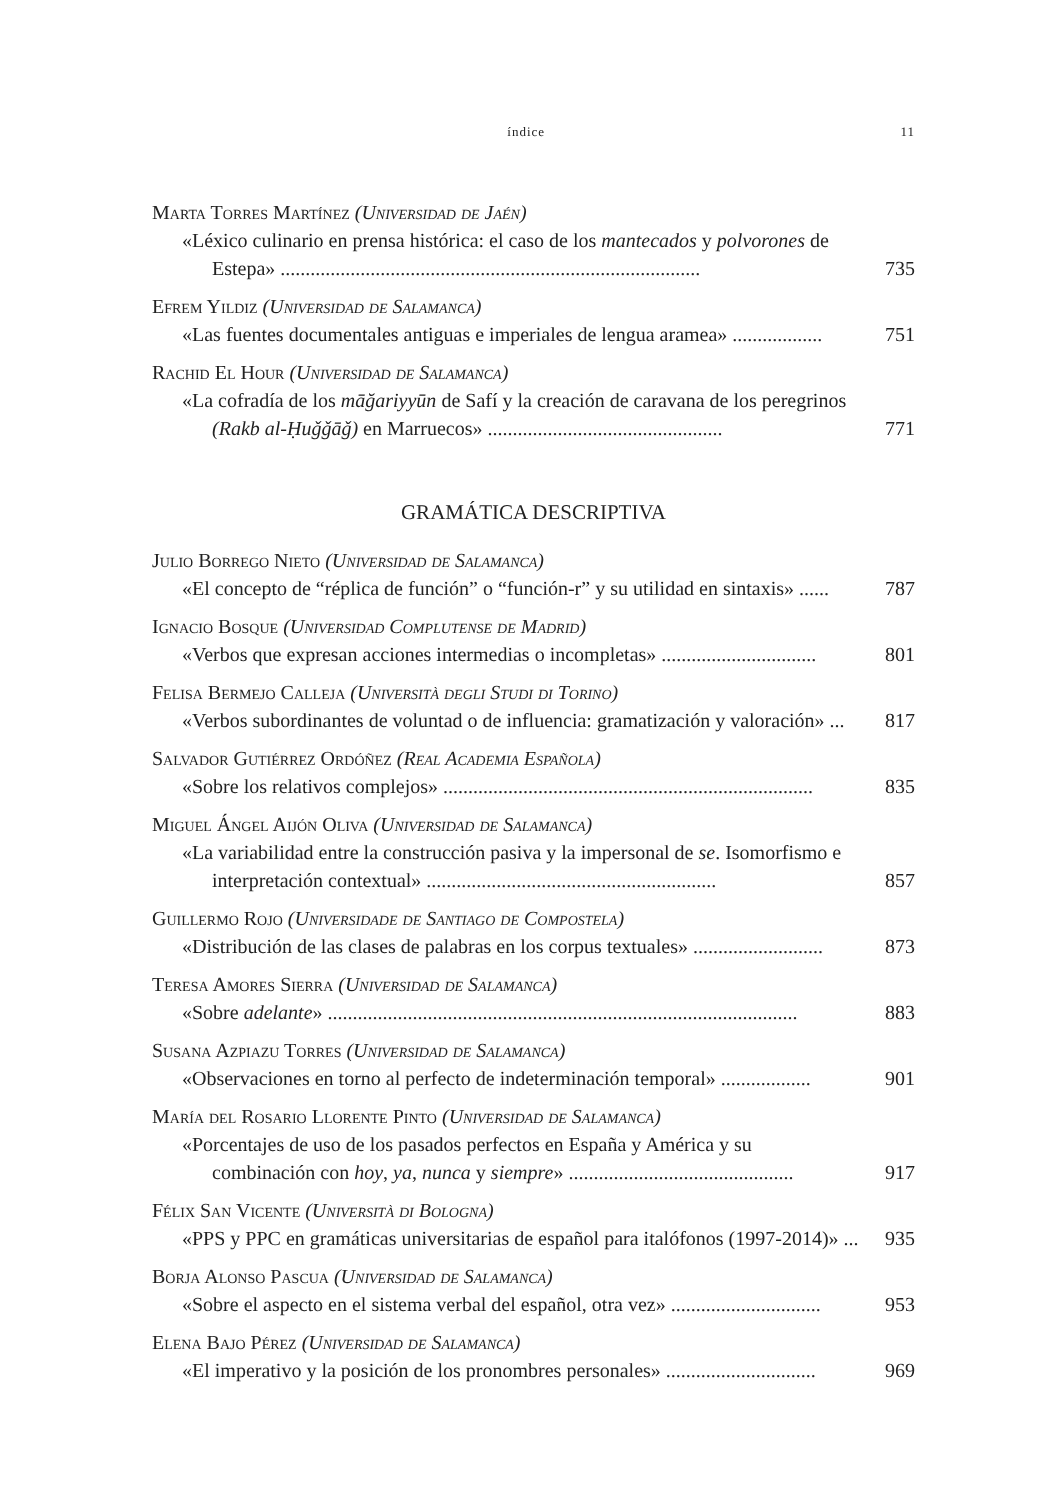índice 11
Marta Torres Martínez (Universidad de Jaén)
«Léxico culinario en prensa histórica: el caso de los mantecados y polvorones de Estepa» ....................................................................................
735
Efrem Yildiz (Universidad de Salamanca)
«Las fuentes documentales antiguas e imperiales de lengua aramea» ..................
751
Rachid El Hour (Universidad de Salamanca)
«La cofradía de los māğariyyūn de Safí y la creación de caravana de los peregrinos (Rakb al-Ḥuǧǧāǧ) en Marruecos» ...............................................
771
GRAMÁTICA DESCRIPTIVA
Julio Borrego Nieto (Universidad de Salamanca)
«El concepto de “réplica de función” o “función-r” y su utilidad en sintaxis» ......
787
Ignacio Bosque (Universidad Complutense de Madrid)
«Verbos que expresan acciones intermedias o incompletas» ...............................
801
Felisa Bermejo Calleja (Università degli Studi di Torino)
«Verbos subordinantes de voluntad o de influencia: gramatización y valoración» ...
817
Salvador Gutiérrez Ordóñez (Real Academia Española)
«Sobre los relativos complejos» ..........................................................................
835
Miguel Ángel Aijón Oliva (Universidad de Salamanca)
«La variabilidad entre la construcción pasiva y la impersonal de se. Isomorfismo e interpretación contextual» ..........................................................
857
Guillermo Rojo (Universidade de Santiago de Compostela)
«Distribución de las clases de palabras en los corpus textuales» ..........................
873
Teresa Amores Sierra (Universidad de Salamanca)
«Sobre adelante» ..............................................................................................
883
Susana Azpiazu Torres (Universidad de Salamanca)
«Observaciones en torno al perfecto de indeterminación temporal» ..................
901
María del Rosario Llorente Pinto (Universidad de Salamanca)
«Porcentajes de uso de los pasados perfectos en España y América y su combinación con hoy, ya, nunca y siempre» .............................................
917
Félix San Vicente (Università di Bologna)
«PPS y PPC en gramáticas universitarias de español para italófonos (1997-2014)» ...
935
Borja Alonso Pascua (Universidad de Salamanca)
«Sobre el aspecto en el sistema verbal del español, otra vez» ..............................
953
Elena Bajo Pérez (Universidad de Salamanca)
«El imperativo y la posición de los pronombres personales» ..............................
969